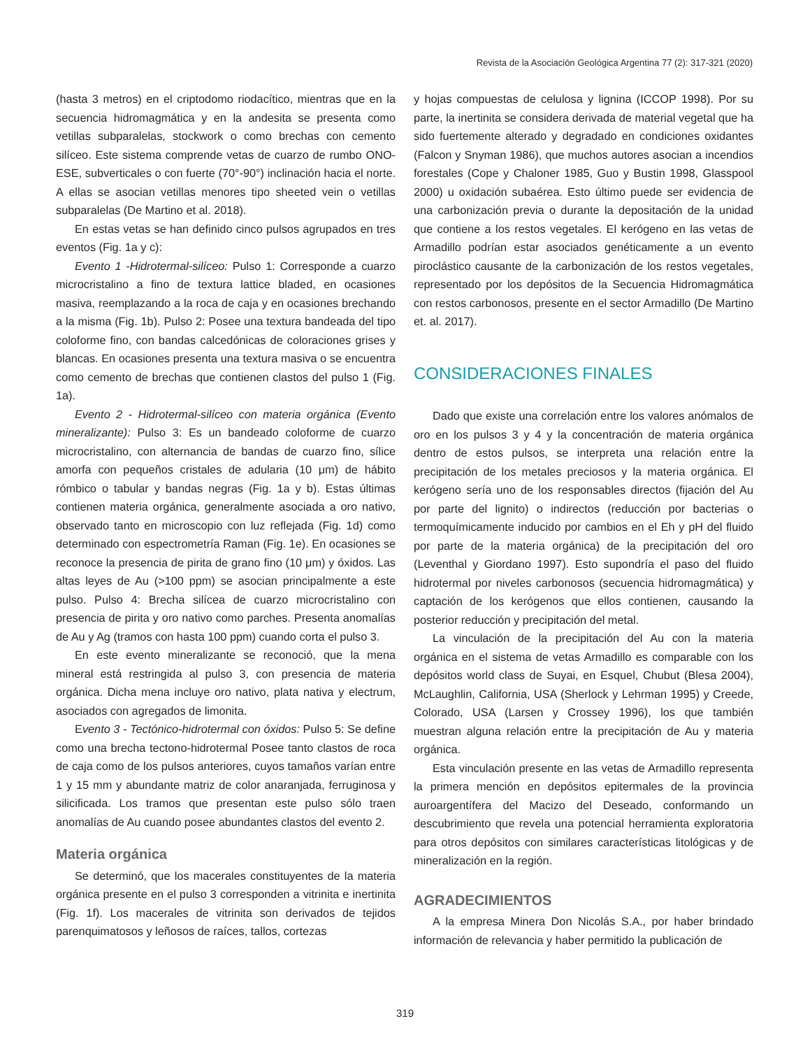Revista de la Asociación Geológica Argentina 77 (2): 317-321 (2020)
(hasta 3 metros) en el criptodomo riodacítico, mientras que en la secuencia hidromagmática y en la andesita se presenta como vetillas subparalelas, stockwork o como brechas con cemento silíceo. Este sistema comprende vetas de cuarzo de rumbo ONO-ESE, subverticales o con fuerte (70°-90°) inclinación hacia el norte. A ellas se asocian vetillas menores tipo sheeted vein o vetillas subparalelas (De Martino et al. 2018).
En estas vetas se han definido cinco pulsos agrupados en tres eventos (Fig. 1a y c):
Evento 1 -Hidrotermal-silíceo: Pulso 1: Corresponde a cuarzo microcristalino a fino de textura lattice bladed, en ocasiones masiva, reemplazando a la roca de caja y en ocasiones brechando a la misma (Fig. 1b). Pulso 2: Posee una textura bandeada del tipo coloforme fino, con bandas calcedónicas de coloraciones grises y blancas. En ocasiones presenta una textura masiva o se encuentra como cemento de brechas que contienen clastos del pulso 1 (Fig. 1a).
Evento 2 - Hidrotermal-silíceo con materia orgánica (Evento mineralizante): Pulso 3: Es un bandeado coloforme de cuarzo microcristalino, con alternancia de bandas de cuarzo fino, sílice amorfa con pequeños cristales de adularia (10 μm) de hábito rómbico o tabular y bandas negras (Fig. 1a y b). Estas últimas contienen materia orgánica, generalmente asociada a oro nativo, observado tanto en microscopio con luz reflejada (Fig. 1d) como determinado con espectrometría Raman (Fig. 1e). En ocasiones se reconoce la presencia de pirita de grano fino (10 μm) y óxidos. Las altas leyes de Au (>100 ppm) se asocian principalmente a este pulso. Pulso 4: Brecha silícea de cuarzo microcristalino con presencia de pirita y oro nativo como parches. Presenta anomalías de Au y Ag (tramos con hasta 100 ppm) cuando corta el pulso 3.
En este evento mineralizante se reconoció, que la mena mineral está restringida al pulso 3, con presencia de materia orgánica. Dicha mena incluye oro nativo, plata nativa y electrum, asociados con agregados de limonita.
Evento 3 - Tectónico-hidrotermal con óxidos: Pulso 5: Se define como una brecha tectono-hidrotermal Posee tanto clastos de roca de caja como de los pulsos anteriores, cuyos tamaños varían entre 1 y 15 mm y abundante matriz de color anaranjada, ferruginosa y silicificada. Los tramos que presentan este pulso sólo traen anomalías de Au cuando posee abundantes clastos del evento 2.
Materia orgánica
Se determinó, que los macerales constituyentes de la materia orgánica presente en el pulso 3 corresponden a vitrinita e inertinita (Fig. 1f). Los macerales de vitrinita son derivados de tejidos parenquimatosos y leñosos de raíces, tallos, cortezas
y hojas compuestas de celulosa y lignina (ICCOP 1998). Por su parte, la inertinita se considera derivada de material vegetal que ha sido fuertemente alterado y degradado en condiciones oxidantes (Falcon y Snyman 1986), que muchos autores asocian a incendios forestales (Cope y Chaloner 1985, Guo y Bustin 1998, Glasspool 2000) u oxidación subaérea. Esto último puede ser evidencia de una carbonización previa o durante la depositación de la unidad que contiene a los restos vegetales. El kerógeno en las vetas de Armadillo podrían estar asociados genéticamente a un evento piroclástico causante de la carbonización de los restos vegetales, representado por los depósitos de la Secuencia Hidromagmática con restos carbonosos, presente en el sector Armadillo (De Martino et. al. 2017).
CONSIDERACIONES FINALES
Dado que existe una correlación entre los valores anómalos de oro en los pulsos 3 y 4 y la concentración de materia orgánica dentro de estos pulsos, se interpreta una relación entre la precipitación de los metales preciosos y la materia orgánica. El kerógeno sería uno de los responsables directos (fijación del Au por parte del lignito) o indirectos (reducción por bacterias o termoquímicamente inducido por cambios en el Eh y pH del fluido por parte de la materia orgánica) de la precipitación del oro (Leventhal y Giordano 1997). Esto supondría el paso del fluido hidrotermal por niveles carbonosos (secuencia hidromagmática) y captación de los kerógenos que ellos contienen, causando la posterior reducción y precipitación del metal.
La vinculación de la precipitación del Au con la materia orgánica en el sistema de vetas Armadillo es comparable con los depósitos world class de Suyai, en Esquel, Chubut (Blesa 2004), McLaughlin, California, USA (Sherlock y Lehrman 1995) y Creede, Colorado, USA (Larsen y Crossey 1996), los que también muestran alguna relación entre la precipitación de Au y materia orgánica.
Esta vinculación presente en las vetas de Armadillo representa la primera mención en depósitos epitermales de la provincia auroargentífera del Macizo del Deseado, conformando un descubrimiento que revela una potencial herramienta exploratoria para otros depósitos con similares características litológicas y de mineralización en la región.
AGRADECIMIENTOS
A la empresa Minera Don Nicolás S.A., por haber brindado información de relevancia y haber permitido la publicación de
319